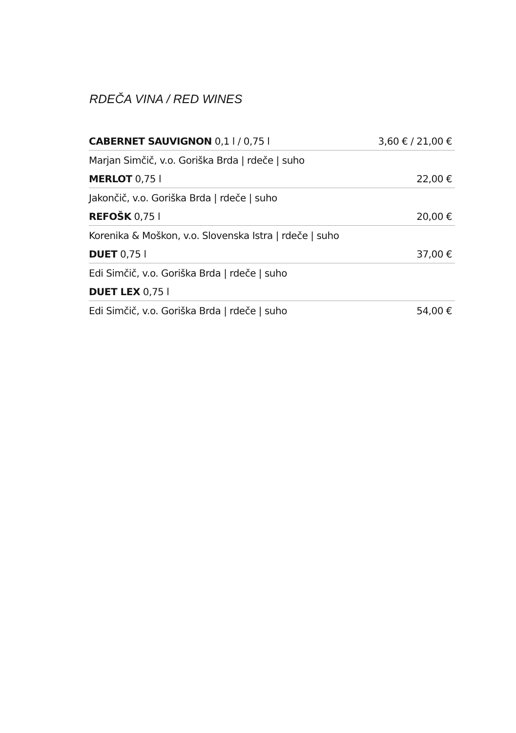RDEČA VINA / RED WINES
| CABERNET SAUVIGNON 0,1 l / 0,75 l | 3,60 € / 21,00 € |
| Marjan Simčič, v.o. Goriška Brda / rdeče / suho | |
| MERLOT 0,75 l | 22,00 € |
| Jakončič, v.o. Goriška Brda / rdeče / suho | |
| REFOŠK 0,75 l | 20,00 € |
| Korenika & Moškon, v.o. Slovenska Istra / rdeče / suho | |
| DUET 0,75 l | 37,00 € |
| Edi Simčič, v.o. Goriška Brda / rdeče / suho | |
| DUET LEX 0,75 l | |
| Edi Simčič, v.o. Goriška Brda / rdeče / suho | 54,00 € |